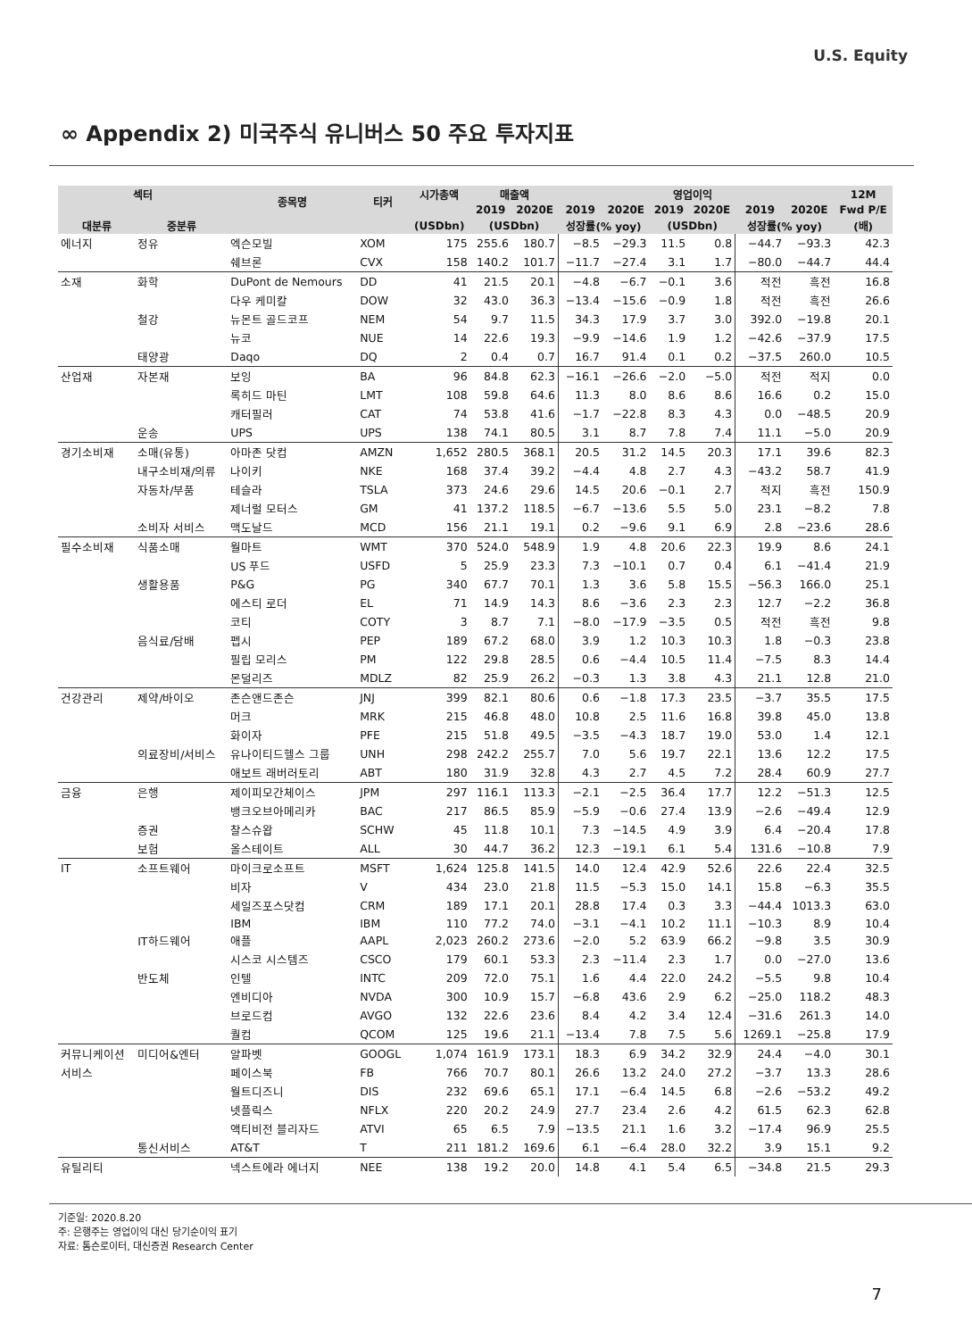U.S. Equity
∞ Appendix 2) 미국주식 유니버스 50 주요 투자지표
| 섹터 | | 종목명 | 티커 | 시가총액 | 매출액 | | | | 영업이익 | | | | 12M |
| --- | --- | --- | --- | --- | --- | --- | --- | --- | --- | --- | --- | --- | --- |
| | | | | | 2019 | 2020E | 2019 | 2020E | 2019 | 2020E | 2019 | 2020E | Fwd P/E |
| 대분류 | 중분류 | | | (USDbn) | (USDbn) | | 성장률(% yoy) | | (USDbn) | | 성장률(% yoy) | | (배) |
| 에너지 | 정유 | 엑슨모빌 | XOM | 175 | 255.6 | 180.7 | −8.5 | −29.3 | 11.5 | 0.8 | −44.7 | −93.3 | 42.3 |
| | | 쉐브론 | CVX | 158 | 140.2 | 101.7 | −11.7 | −27.4 | 3.1 | 1.7 | −80.0 | −44.7 | 44.4 |
| 소재 | 화학 | DuPont de Nemours | DD | 41 | 21.5 | 20.1 | −4.8 | −6.7 | −0.1 | 3.6 | 적전 | 흑전 | 16.8 |
| | | 다우 케미칼 | DOW | 32 | 43.0 | 36.3 | −13.4 | −15.6 | −0.9 | 1.8 | 적전 | 흑전 | 26.6 |
| | 철강 | 뉴몬트 골드코프 | NEM | 54 | 9.7 | 11.5 | 34.3 | 17.9 | 3.7 | 3.0 | 392.0 | −19.8 | 20.1 |
| | | 뉴코 | NUE | 14 | 22.6 | 19.3 | −9.9 | −14.6 | 1.9 | 1.2 | −42.6 | −37.9 | 17.5 |
| | 태양광 | Daqo | DQ | 2 | 0.4 | 0.7 | 16.7 | 91.4 | 0.1 | 0.2 | −37.5 | 260.0 | 10.5 |
| 산업재 | 자본재 | 보잉 | BA | 96 | 84.8 | 62.3 | −16.1 | −26.6 | −2.0 | −5.0 | 적전 | 적지 | 0.0 |
| | | 록히드 마틴 | LMT | 108 | 59.8 | 64.6 | 11.3 | 8.0 | 8.6 | 8.6 | 16.6 | 0.2 | 15.0 |
| | | 캐터필러 | CAT | 74 | 53.8 | 41.6 | −1.7 | −22.8 | 8.3 | 4.3 | 0.0 | −48.5 | 20.9 |
| | 운송 | UPS | UPS | 138 | 74.1 | 80.5 | 3.1 | 8.7 | 7.8 | 7.4 | 11.1 | −5.0 | 20.9 |
| 경기소비재 | 소매(유통) | 아마존 닷컴 | AMZN | 1,652 | 280.5 | 368.1 | 20.5 | 31.2 | 14.5 | 20.3 | 17.1 | 39.6 | 82.3 |
| | 내구소비재/의류 | 나이키 | NKE | 168 | 37.4 | 39.2 | −4.4 | 4.8 | 2.7 | 4.3 | −43.2 | 58.7 | 41.9 |
| | 자동차/부품 | 테슬라 | TSLA | 373 | 24.6 | 29.6 | 14.5 | 20.6 | −0.1 | 2.7 | 적지 | 흑전 | 150.9 |
| | | 제너럴 모터스 | GM | 41 | 137.2 | 118.5 | −6.7 | −13.6 | 5.5 | 5.0 | 23.1 | −8.2 | 7.8 |
| | 소비자 서비스 | 맥도날드 | MCD | 156 | 21.1 | 19.1 | 0.2 | −9.6 | 9.1 | 6.9 | 2.8 | −23.6 | 28.6 |
| 필수소비재 | 식품소매 | 월마트 | WMT | 370 | 524.0 | 548.9 | 1.9 | 4.8 | 20.6 | 22.3 | 19.9 | 8.6 | 24.1 |
| | | US 푸드 | USFD | 5 | 25.9 | 23.3 | 7.3 | −10.1 | 0.7 | 0.4 | 6.1 | −41.4 | 21.9 |
| | 생활용품 | P&G | PG | 340 | 67.7 | 70.1 | 1.3 | 3.6 | 5.8 | 15.5 | −56.3 | 166.0 | 25.1 |
| | | 에스티 로더 | EL | 71 | 14.9 | 14.3 | 8.6 | −3.6 | 2.3 | 2.3 | 12.7 | −2.2 | 36.8 |
| | | 코티 | COTY | 3 | 8.7 | 7.1 | −8.0 | −17.9 | −3.5 | 0.5 | 적전 | 흑전 | 9.8 |
| | 음식료/담배 | 펩시 | PEP | 189 | 67.2 | 68.0 | 3.9 | 1.2 | 10.3 | 10.3 | 1.8 | −0.3 | 23.8 |
| | | 필립 모리스 | PM | 122 | 29.8 | 28.5 | 0.6 | −4.4 | 10.5 | 11.4 | −7.5 | 8.3 | 14.4 |
| | | 몬덜리즈 | MDLZ | 82 | 25.9 | 26.2 | −0.3 | 1.3 | 3.8 | 4.3 | 21.1 | 12.8 | 21.0 |
| 건강관리 | 제약/바이오 | 존슨앤드존슨 | JNJ | 399 | 82.1 | 80.6 | 0.6 | −1.8 | 17.3 | 23.5 | −3.7 | 35.5 | 17.5 |
| | | 머크 | MRK | 215 | 46.8 | 48.0 | 10.8 | 2.5 | 11.6 | 16.8 | 39.8 | 45.0 | 13.8 |
| | | 화이자 | PFE | 215 | 51.8 | 49.5 | −3.5 | −4.3 | 18.7 | 19.0 | 53.0 | 1.4 | 12.1 |
| | 의료장비/서비스 | 유나이티드헬스 그룹 | UNH | 298 | 242.2 | 255.7 | 7.0 | 5.6 | 19.7 | 22.1 | 13.6 | 12.2 | 17.5 |
| | | 애보트 래버러토리 | ABT | 180 | 31.9 | 32.8 | 4.3 | 2.7 | 4.5 | 7.2 | 28.4 | 60.9 | 27.7 |
| 금융 | 은행 | 제이피모간체이스 | JPM | 297 | 116.1 | 113.3 | −2.1 | −2.5 | 36.4 | 17.7 | 12.2 | −51.3 | 12.5 |
| | | 뱅크오브아메리카 | BAC | 217 | 86.5 | 85.9 | −5.9 | −0.6 | 27.4 | 13.9 | −2.6 | −49.4 | 12.9 |
| | 증권 | 찰스슈왑 | SCHW | 45 | 11.8 | 10.1 | 7.3 | −14.5 | 4.9 | 3.9 | 6.4 | −20.4 | 17.8 |
| | 보험 | 올스테이트 | ALL | 30 | 44.7 | 36.2 | 12.3 | −19.1 | 6.1 | 5.4 | 131.6 | −10.8 | 7.9 |
| IT | 소프트웨어 | 마이크로소프트 | MSFT | 1,624 | 125.8 | 141.5 | 14.0 | 12.4 | 42.9 | 52.6 | 22.6 | 22.4 | 32.5 |
| | | 비자 | V | 434 | 23.0 | 21.8 | 11.5 | −5.3 | 15.0 | 14.1 | 15.8 | −6.3 | 35.5 |
| | | 세일즈포스닷컴 | CRM | 189 | 17.1 | 20.1 | 28.8 | 17.4 | 0.3 | 3.3 | −44.4 | 1013.3 | 63.0 |
| | | IBM | IBM | 110 | 77.2 | 74.0 | −3.1 | −4.1 | 10.2 | 11.1 | −10.3 | 8.9 | 10.4 |
| | IT하드웨어 | 애플 | AAPL | 2,023 | 260.2 | 273.6 | −2.0 | 5.2 | 63.9 | 66.2 | −9.8 | 3.5 | 30.9 |
| | | 시스코 시스템즈 | CSCO | 179 | 60.1 | 53.3 | 2.3 | −11.4 | 2.3 | 1.7 | 0.0 | −27.0 | 13.6 |
| | 반도체 | 인텔 | INTC | 209 | 72.0 | 75.1 | 1.6 | 4.4 | 22.0 | 24.2 | −5.5 | 9.8 | 10.4 |
| | | 엔비디아 | NVDA | 300 | 10.9 | 15.7 | −6.8 | 43.6 | 2.9 | 6.2 | −25.0 | 118.2 | 48.3 |
| | | 브로드컴 | AVGO | 132 | 22.6 | 23.6 | 8.4 | 4.2 | 3.4 | 12.4 | −31.6 | 261.3 | 14.0 |
| | | 퀄컴 | QCOM | 125 | 19.6 | 21.1 | −13.4 | 7.8 | 7.5 | 5.6 | 1269.1 | −25.8 | 17.9 |
| 커뮤니케이션 | 미디어&엔터 | 알파벳 | GOOGL | 1,074 | 161.9 | 173.1 | 18.3 | 6.9 | 34.2 | 32.9 | 24.4 | −4.0 | 30.1 |
| 서비스 | | 페이스북 | FB | 766 | 70.7 | 80.1 | 26.6 | 13.2 | 24.0 | 27.2 | −3.7 | 13.3 | 28.6 |
| | | 월트디즈니 | DIS | 232 | 69.6 | 65.1 | 17.1 | −6.4 | 14.5 | 6.8 | −2.6 | −53.2 | 49.2 |
| | | 넷플릭스 | NFLX | 220 | 20.2 | 24.9 | 27.7 | 23.4 | 2.6 | 4.2 | 61.5 | 62.3 | 62.8 |
| | | 액티비전 블리자드 | ATVI | 65 | 6.5 | 7.9 | −13.5 | 21.1 | 1.6 | 3.2 | −17.4 | 96.9 | 25.5 |
| | 통신서비스 | AT&T | T | 211 | 181.2 | 169.6 | 6.1 | −6.4 | 28.0 | 32.2 | 3.9 | 15.1 | 9.2 |
| 유틸리티 | | 넥스트에라 에너지 | NEE | 138 | 19.2 | 20.0 | 14.8 | 4.1 | 5.4 | 6.5 | −34.8 | 21.5 | 29.3 |
기준일: 2020.8.20
주: 은행주는 영업이익 대신 당기순이익 표기
자료: 톰슨로이터, 대신증권 Research Center
7